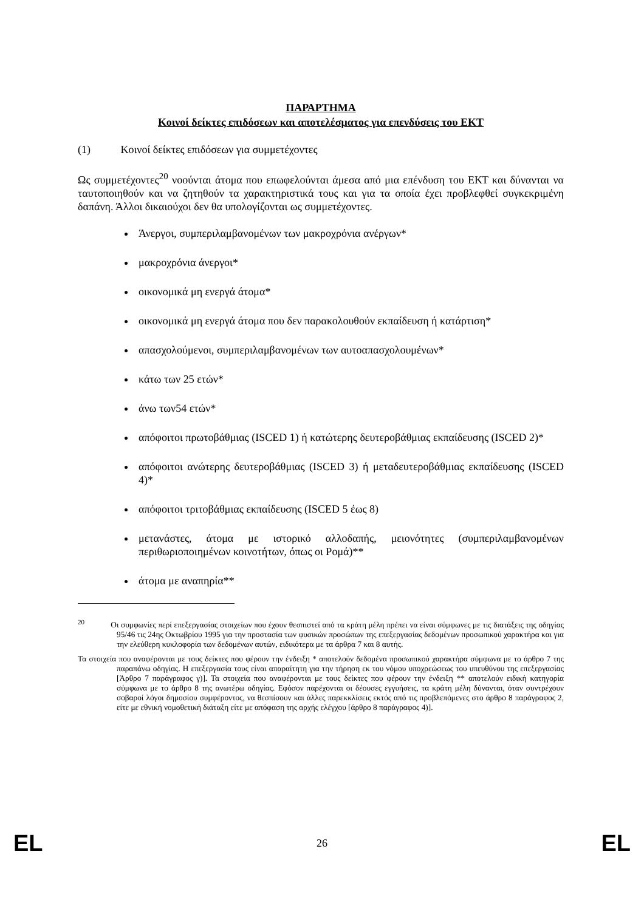ΠΑΡΑΡΤΗΜΑ
Κοινοί δείκτες επιδόσεων και αποτελέσματος για επενδύσεις του ΕΚΤ
(1) Κοινοί δείκτες επιδόσεων για συμμετέχοντες
Ως συμμετέχοντες<sup>20</sup> νοούνται άτομα που επωφελούνται άμεσα από μια επένδυση του ΕΚΤ και δύνανται να ταυτοποιηθούν και να ζητηθούν τα χαρακτηριστικά τους και για τα οποία έχει προβλεφθεί συγκεκριμένη δαπάνη. Άλλοι δικαιούχοι δεν θα υπολογίζονται ως συμμετέχοντες.
Άνεργοι, συμπεριλαμβανομένων των μακροχρόνια ανέργων*
μακροχρόνια άνεργοι*
οικονομικά μη ενεργά άτομα*
οικονομικά μη ενεργά άτομα που δεν παρακολουθούν εκπαίδευση ή κατάρτιση*
απασχολούμενοι, συμπεριλαμβανομένων των αυτοαπασχολουμένων*
κάτω των 25 ετών*
άνω των54 ετών*
απόφοιτοι πρωτοβάθμιας (ISCED 1) ή κατώτερης δευτεροβάθμιας εκπαίδευσης (ISCED 2)*
απόφοιτοι ανώτερης δευτεροβάθμιας (ISCED 3) ή μεταδευτεροβάθμιας εκπαίδευσης (ISCED 4)*
απόφοιτοι τριτοβάθμιας εκπαίδευσης (ISCED 5 έως 8)
μετανάστες, άτομα με ιστορικό αλλοδαπής, μειονότητες (συμπεριλαμβανομένων περιθωριοποιημένων κοινοτήτων, όπως οι Ρομά)**
άτομα με αναπηρία**
<sup>20</sup> Οι συμφωνίες περί επεξεργασίας στοιχείων που έχουν θεσπιστεί από τα κράτη μέλη πρέπει να είναι σύμφωνες με τις διατάξεις της οδηγίας 95/46 τις 24ης Οκτωβρίου 1995 για την προστασία των φυσικών προσώπων της επεξεργασίας δεδομένων προσωπικού χαρακτήρα και για την ελεύθερη κυκλοφορία των δεδομένων αυτών, ειδικότερα με τα άρθρα 7 και 8 αυτής.
Τα στοιχεία που αναφέρονται με τους δείκτες που φέρουν την ένδειξη * αποτελούν δεδομένα προσωπικού χαρακτήρα σύμφωνα με το άρθρο 7 της παραπάνω οδηγίας. Η επεξεργασία τους είναι απαραίτητη για την τήρηση εκ του νόμου υποχρεώσεως του υπευθύνου της επεξεργασίας [Άρθρο 7 παράγραφος γ)]. Τα στοιχεία που αναφέρονται με τους δείκτες που φέρουν την ένδειξη ** αποτελούν ειδική κατηγορία σύμφωνα με το άρθρο 8 της ανωτέρω οδηγίας. Εφόσον παρέχονται οι δέουσες εγγυήσεις, τα κράτη μέλη δύνανται, όταν συντρέχουν σοβαροί λόγοι δημοσίου συμφέροντος, να θεσπίσουν και άλλες παρεκκλίσεις εκτός από τις προβλεπόμενες στο άρθρο 8 παράγραφος 2, είτε με εθνική νομοθετική διάταξη είτε με απόφαση της αρχής ελέγχου [άρθρο 8 παράγραφος 4)].
EL 26 EL